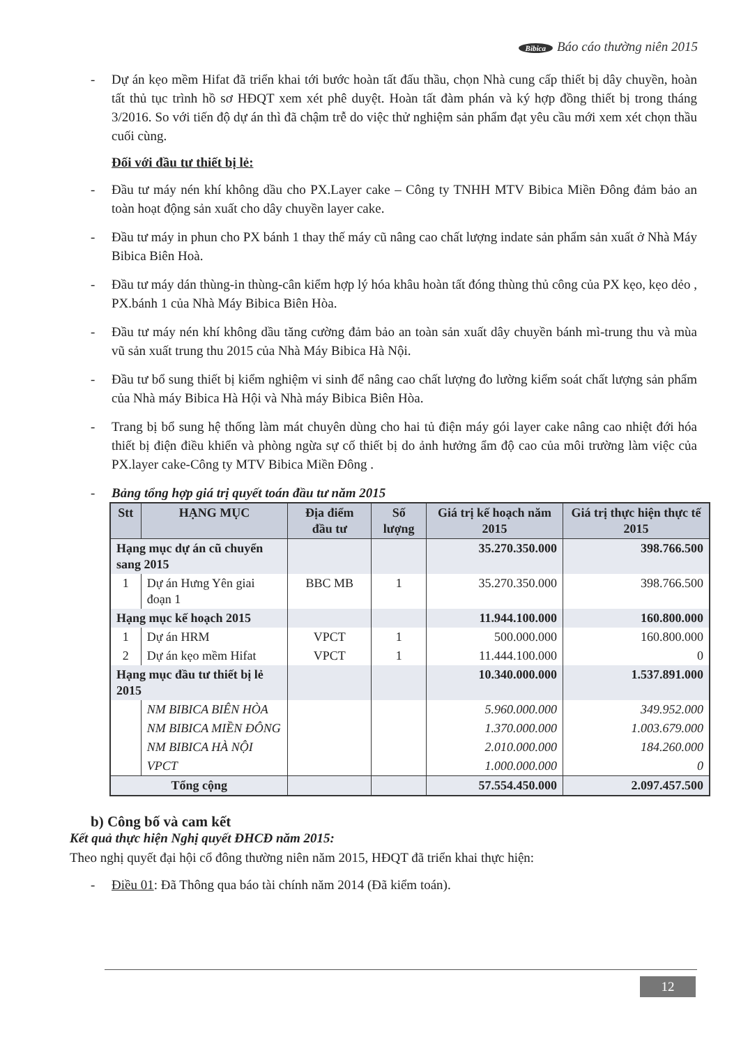Bibica Báo cáo thường niên 2015
- Dự án kẹo mềm Hifat đã triển khai tới bước hoàn tất đấu thầu, chọn Nhà cung cấp thiết bị dây chuyền, hoàn tất thủ tục trình hồ sơ HĐQT xem xét phê duyệt. Hoàn tất đàm phán và ký hợp đồng thiết bị trong tháng 3/2016. So với tiến độ dự án thì đã chậm trễ do việc thử nghiệm sản phẩm đạt yêu cầu mới xem xét chọn thầu cuối cùng.
Đối với đầu tư thiết bị lẻ:
- Đầu tư máy nén khí không dầu cho PX.Layer cake – Công ty TNHH MTV Bibica Miền Đông đảm bảo an toàn hoạt động sản xuất cho dây chuyền layer cake.
- Đầu tư máy in phun cho PX bánh 1 thay thế máy cũ nâng cao chất lượng indate sản phẩm sản xuất ở Nhà Máy Bibica Biên Hoà.
- Đầu tư máy dán thùng-in thùng-cân kiểm hợp lý hóa khâu hoàn tất đóng thùng thủ công của PX kẹo, kẹo dẻo , PX.bánh 1 của Nhà Máy Bibica Biên Hòa.
- Đầu tư máy nén khí không dầu tăng cường đảm bảo an toàn sản xuất dây chuyền bánh mì-trung thu và mùa vũ sản xuất trung thu 2015 của Nhà Máy Bibica Hà Nội.
- Đầu tư bổ sung thiết bị kiểm nghiệm vi sinh để nâng cao chất lượng đo lường kiểm soát chất lượng sản phẩm của Nhà máy Bibica Hà Hội và Nhà máy Bibica Biên Hòa.
- Trang bị bổ sung hệ thống làm mát chuyên dùng cho hai tủ điện máy gói layer cake nâng cao nhiệt đới hóa thiết bị điện điều khiển và phòng ngừa sự cố thiết bị do ảnh hưởng ẩm độ cao của môi trường làm việc của PX.layer cake-Công ty MTV Bibica Miền Đông .
- Bảng tổng hợp giá trị quyết toán đầu tư năm 2015
| Stt | HẠNG MỤC | Địa điểm đầu tư | Số lượng | Giá trị kế hoạch năm 2015 | Giá trị thực hiện thực tế 2015 |
| --- | --- | --- | --- | --- | --- |
| Hạng mục dự án cũ chuyển sang 2015 | | | | 35.270.350.000 | 398.766.500 |
| 1 | Dự án Hưng Yên giai đoạn 1 | BBC MB | 1 | 35.270.350.000 | 398.766.500 |
| Hạng mục kế hoạch 2015 | | | | 11.944.100.000 | 160.800.000 |
| 1 | Dự án HRM | VPCT | 1 | 500.000.000 | 160.800.000 |
| 2 | Dự án kẹo mềm Hifat | VPCT | 1 | 11.444.100.000 | 0 |
| Hạng mục đầu tư thiết bị lẻ 2015 | | | | 10.340.000.000 | 1.537.891.000 |
| | NM BIBICA BIÊN HÒA | | | 5.960.000.000 | 349.952.000 |
| | NM BIBICA MIỀN ĐÔNG | | | 1.370.000.000 | 1.003.679.000 |
| | NM BIBICA HÀ NỘI | | | 2.010.000.000 | 184.260.000 |
| | VPCT | | | 1.000.000.000 | 0 |
| Tổng cộng | | | | 57.554.450.000 | 2.097.457.500 |
b) Công bố và cam kết
Kết quả thực hiện Nghị quyết ĐHCĐ năm 2015:
Theo nghị quyết đại hội cổ đông thường niên năm 2015, HĐQT đã triển khai thực hiện:
- Điều 01: Đã Thông qua báo tài chính năm 2014 (Đã kiểm toán).
12